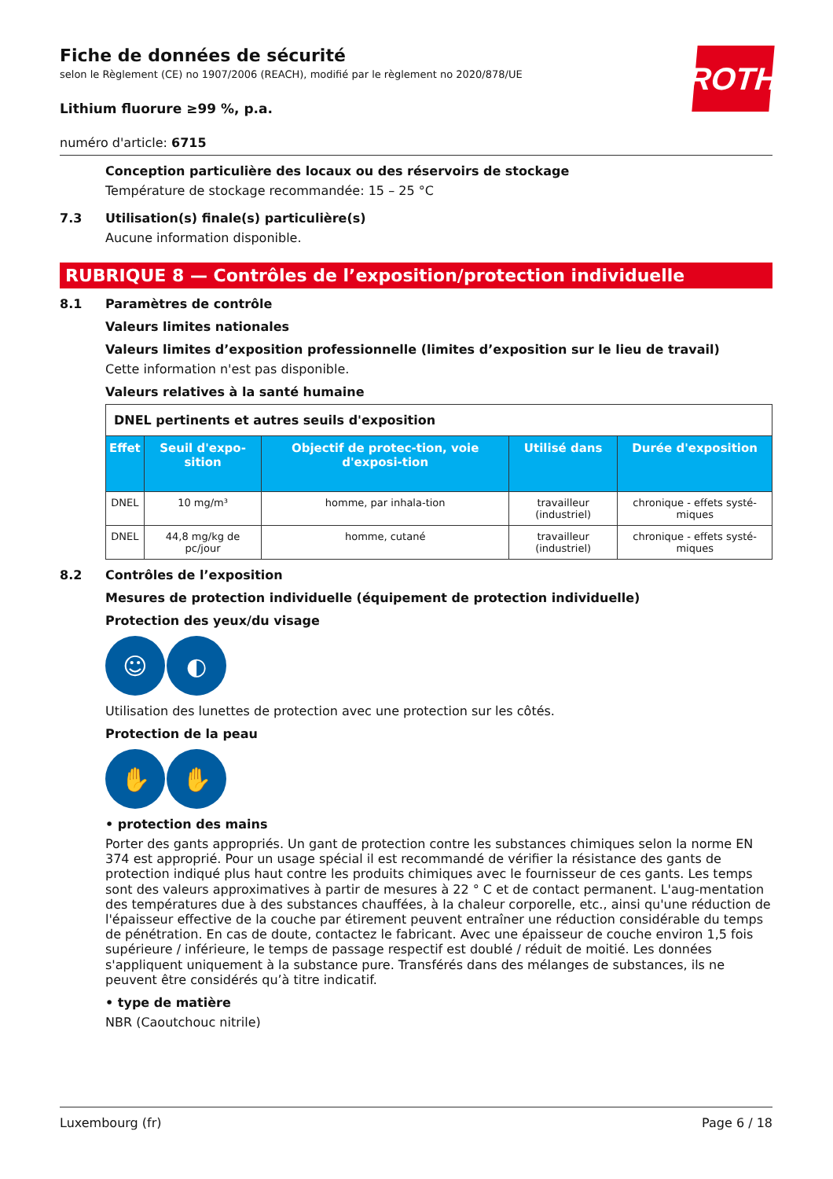Fiche de données de sécurité
selon le Règlement (CE) no 1907/2006 (REACH), modifié par le règlement no 2020/878/UE
ROTH
Lithium fluorure ≥99 %, p.a.
numéro d'article: 6715
Conception particulière des locaux ou des réservoirs de stockage
Température de stockage recommandée: 15 – 25 °C
7.3 Utilisation(s) finale(s) particulière(s)
Aucune information disponible.
RUBRIQUE 8 — Contrôles de l’exposition/protection individuelle
8.1 Paramètres de contrôle
Valeurs limites nationales
Valeurs limites d’exposition professionnelle (limites d’exposition sur le lieu de travail)
Cette information n'est pas disponible.
Valeurs relatives à la santé humaine
| DNEL pertinents et autres seuils d'exposition | | | | |
| Effet | Seuil d'expo-sition | Objectif de protec-tion, voie d'exposi-tion | Utilisé dans | Durée d'exposition |
| DNEL | 10 mg/m³ | homme, par inhala-tion | travailleur (industriel) | chronique - effets systé-miques |
| DNEL | 44,8 mg/kg de pc/jour | homme, cutané | travailleur (industriel) | chronique - effets systé-miques |
8.2 Contrôles de l’exposition
Mesures de protection individuelle (équipement de protection individuelle)
Protection des yeux/du visage
☺ ◐
Utilisation des lunettes de protection avec une protection sur les côtés.
Protection de la peau
✋ ✋
• protection des mains
Porter des gants appropriés. Un gant de protection contre les substances chimiques selon la norme EN 374 est approprié. Pour un usage spécial il est recommandé de vérifier la résistance des gants de protection indiqué plus haut contre les produits chimiques avec le fournisseur de ces gants. Les temps sont des valeurs approximatives à partir de mesures à 22 ° C et de contact permanent. L'aug-mentation des températures due à des substances chauffées, à la chaleur corporelle, etc., ainsi qu'une réduction de l'épaisseur effective de la couche par étirement peuvent entraîner une réduction considérable du temps de pénétration. En cas de doute, contactez le fabricant. Avec une épaisseur de couche environ 1,5 fois supérieure / inférieure, le temps de passage respectif est doublé / réduit de moitié. Les données s'appliquent uniquement à la substance pure. Transférés dans des mélanges de substances, ils ne peuvent être considérés qu’à titre indicatif.
• type de matière
NBR (Caoutchouc nitrile)
Luxembourg (fr) Page 6 / 18